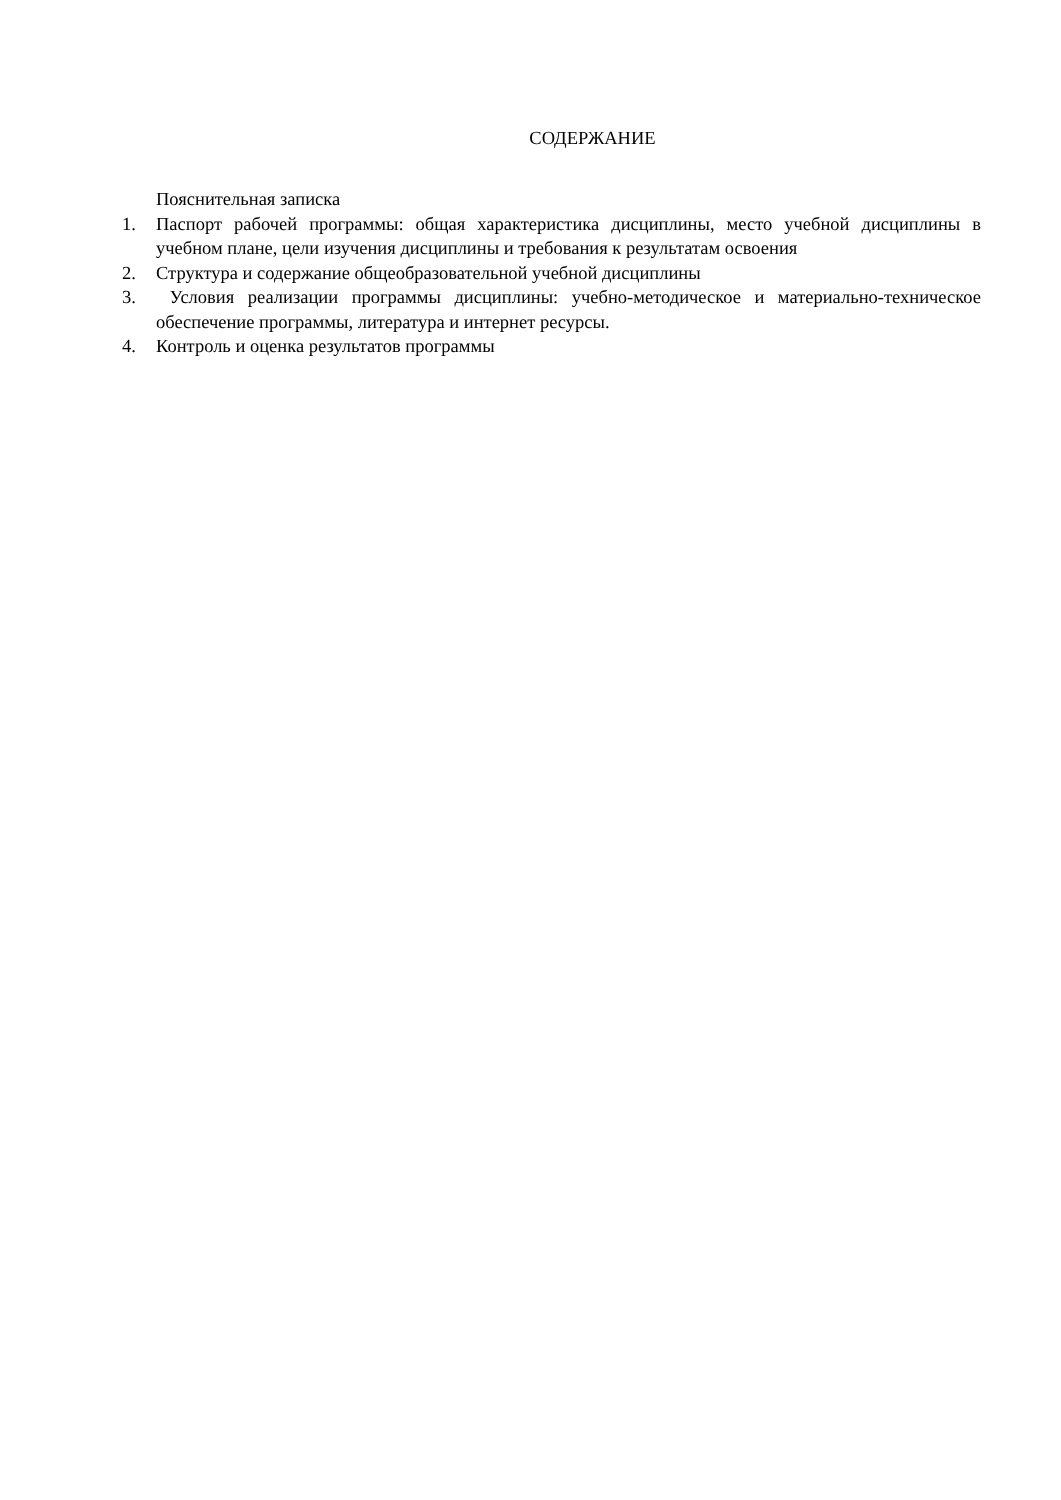СОДЕРЖАНИЕ
Пояснительная записка
1. Паспорт рабочей программы: общая характеристика дисциплины, место учебной дисциплины в учебном плане, цели изучения дисциплины и требования к результатам освоения
2. Структура и содержание общеобразовательной учебной дисциплины
3. Условия реализации программы дисциплины: учебно-методическое и материально-техническое обеспечение программы, литература и интернет ресурсы.
4. Контроль и оценка результатов программы